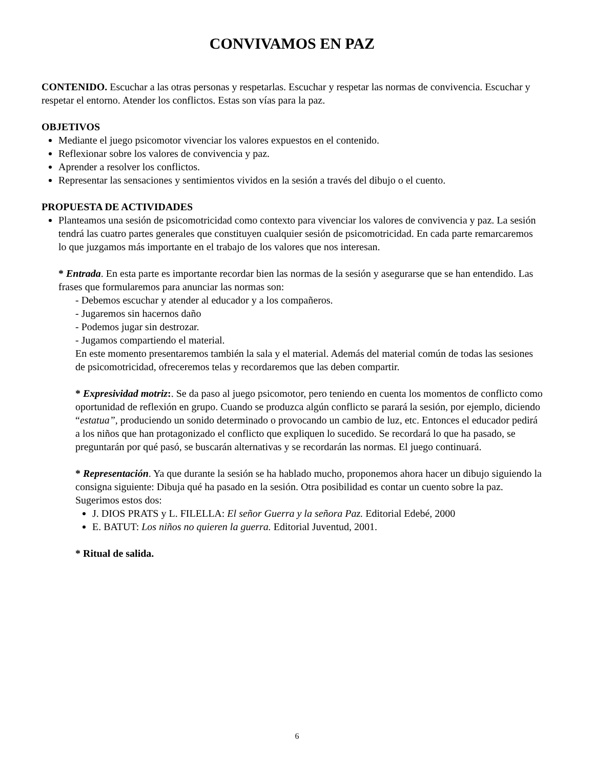CONVIVAMOS EN PAZ
CONTENIDO. Escuchar a las otras personas y respetarlas. Escuchar y respetar las normas de convivencia. Escuchar y respetar el entorno. Atender los conflictos. Estas son vías para la paz.
OBJETIVOS
Mediante el juego psicomotor vivenciar los valores expuestos en el contenido.
Reflexionar sobre los valores de convivencia y paz.
Aprender a resolver los conflictos.
Representar las sensaciones y sentimientos vividos en la sesión a través del dibujo o el cuento.
PROPUESTA DE ACTIVIDADES
Planteamos una sesión de psicomotricidad como contexto para vivenciar los valores de convivencia y paz. La sesión tendrá las cuatro partes generales que constituyen cualquier sesión de psicomotricidad. En cada parte remarcaremos lo que juzgamos más importante en el trabajo de los valores que nos interesan.
* Entrada. En esta parte es importante recordar bien las normas de la sesión y asegurarse que se han entendido. Las frases que formularemos para anunciar las normas son:
- Debemos escuchar y atender al educador y a los compañeros.
- Jugaremos sin hacernos daño
- Podemos jugar sin destrozar.
- Jugamos compartiendo el material.
En este momento presentaremos también la sala y el material. Además del material común de todas las sesiones de psicomotricidad, ofreceremos telas y recordaremos que las deben compartir.
* Expresividad motriz:. Se da paso al juego psicomotor, pero teniendo en cuenta los momentos de conflicto como oportunidad de reflexión en grupo. Cuando se produzca algún conflicto se parará la sesión, por ejemplo, diciendo “estatua”, produciendo un sonido determinado o provocando un cambio de luz, etc. Entonces el educador pedirá a los niños que han protagonizado el conflicto que expliquen lo sucedido. Se recordará lo que ha pasado, se preguntarán por qué pasó, se buscarán alternativas y se recordarán las normas. El juego continuará.
* Representación. Ya que durante la sesión se ha hablado mucho, proponemos ahora hacer un dibujo siguiendo la consigna siguiente: Dibuja qué ha pasado en la sesión. Otra posibilidad es contar un cuento sobre la paz. Sugerimos estos dos:
J. DIOS PRATS y L. FILELLA: El señor Guerra y la señora Paz. Editorial Edebé, 2000
E. BATUT: Los niños no quieren la guerra. Editorial Juventud, 2001.
* Ritual de salida.
6